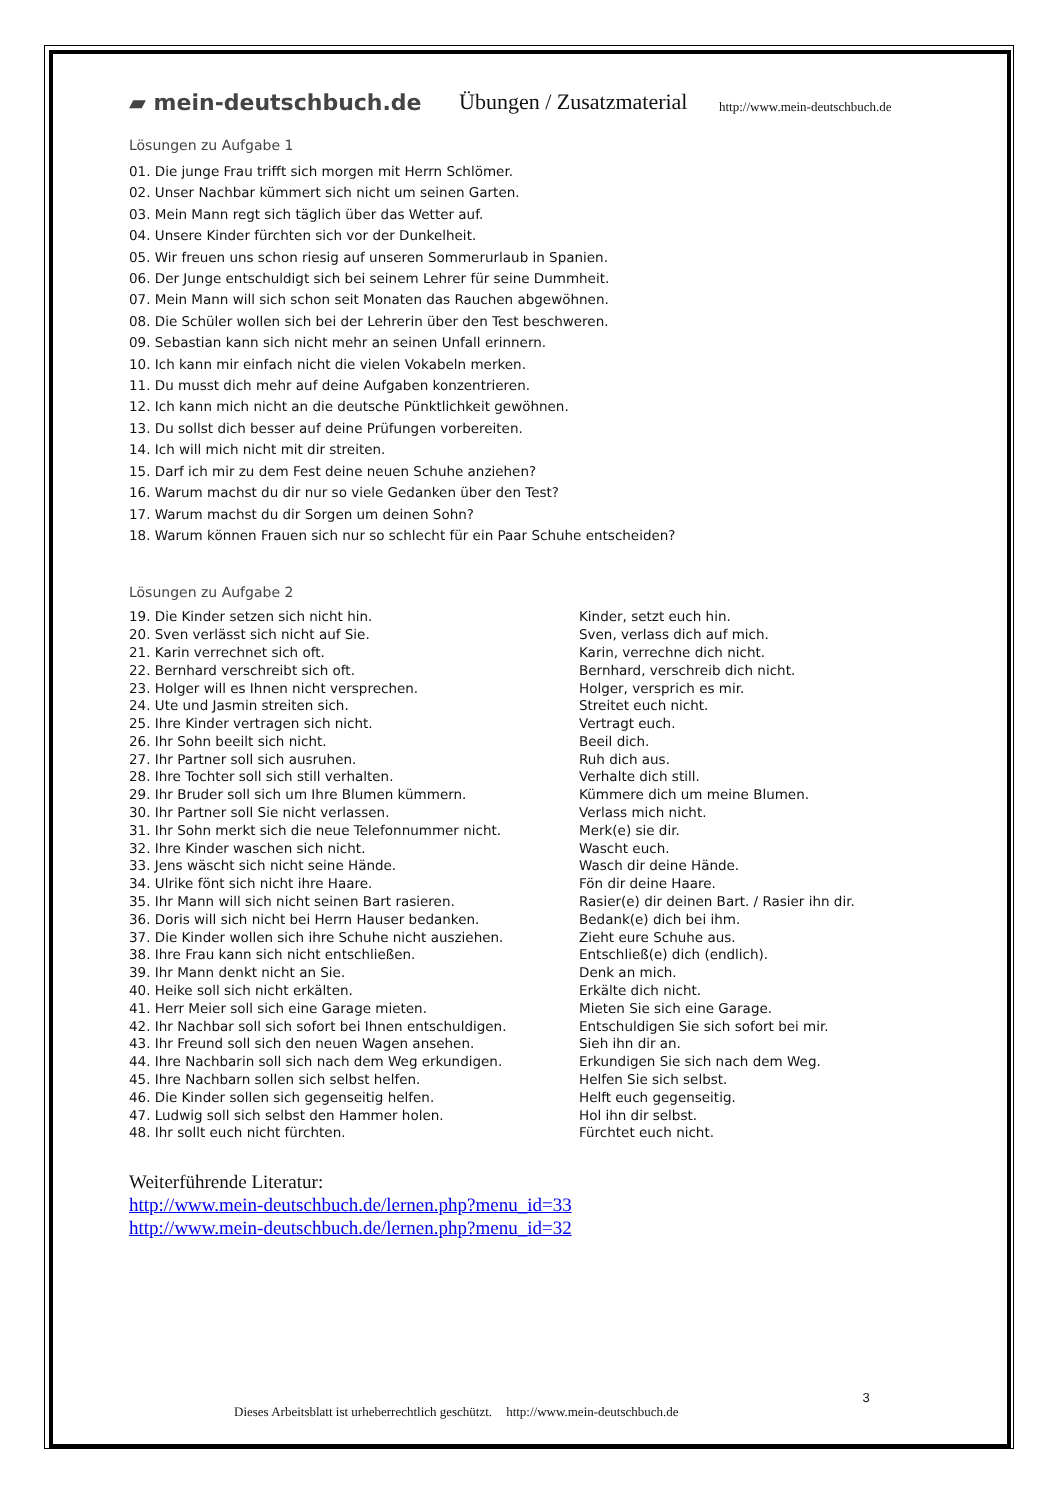▰ mein-deutschbuch.de
Übungen / Zusatzmaterial
http://www.mein-deutschbuch.de
Lösungen zu Aufgabe 1
01. Die junge Frau trifft sich morgen mit Herrn Schlömer.
02. Unser Nachbar kümmert sich nicht um seinen Garten.
03. Mein Mann regt sich täglich über das Wetter auf.
04. Unsere Kinder fürchten sich vor der Dunkelheit.
05. Wir freuen uns schon riesig auf unseren Sommerurlaub in Spanien.
06. Der Junge entschuldigt sich bei seinem Lehrer für seine Dummheit.
07. Mein Mann will sich schon seit Monaten das Rauchen abgewöhnen.
08. Die Schüler wollen sich bei der Lehrerin über den Test beschweren.
09. Sebastian kann sich nicht mehr an seinen Unfall erinnern.
10. Ich kann mir einfach nicht die vielen Vokabeln merken.
11. Du musst dich mehr auf deine Aufgaben konzentrieren.
12. Ich kann mich nicht an die deutsche Pünktlichkeit gewöhnen.
13. Du sollst dich besser auf deine Prüfungen vorbereiten.
14. Ich will mich nicht mit dir streiten.
15. Darf ich mir zu dem Fest deine neuen Schuhe anziehen?
16. Warum machst du dir nur so viele Gedanken über den Test?
17. Warum machst du dir Sorgen um deinen Sohn?
18. Warum können Frauen sich nur so schlecht für ein Paar Schuhe entscheiden?
Lösungen zu Aufgabe 2
| 19. Die Kinder setzen sich nicht hin. | Kinder, setzt euch hin. |
| 20. Sven verlässt sich nicht auf Sie. | Sven, verlass dich auf mich. |
| 21. Karin verrechnet sich oft. | Karin, verrechne dich nicht. |
| 22. Bernhard verschreibt sich oft. | Bernhard, verschreib dich nicht. |
| 23. Holger will es Ihnen nicht versprechen. | Holger, versprich es mir. |
| 24. Ute und Jasmin streiten sich. | Streitet euch nicht. |
| 25. Ihre Kinder vertragen sich nicht. | Vertragt euch. |
| 26. Ihr Sohn beeilt sich nicht. | Beeil dich. |
| 27. Ihr Partner soll sich ausruhen. | Ruh dich aus. |
| 28. Ihre Tochter soll sich still verhalten. | Verhalte dich still. |
| 29. Ihr Bruder soll sich um Ihre Blumen kümmern. | Kümmere dich um meine Blumen. |
| 30. Ihr Partner soll Sie nicht verlassen. | Verlass mich nicht. |
| 31. Ihr Sohn merkt sich die neue Telefonnummer nicht. | Merk(e) sie dir. |
| 32. Ihre Kinder waschen sich nicht. | Wascht euch. |
| 33. Jens wäscht sich nicht seine Hände. | Wasch dir deine Hände. |
| 34. Ulrike fönt sich nicht ihre Haare. | Fön dir deine Haare. |
| 35. Ihr Mann will sich nicht seinen Bart rasieren. | Rasier(e) dir deinen Bart. / Rasier ihn dir. |
| 36. Doris will sich nicht bei Herrn Hauser bedanken. | Bedank(e) dich bei ihm. |
| 37. Die Kinder wollen sich ihre Schuhe nicht ausziehen. | Zieht eure Schuhe aus. |
| 38. Ihre Frau kann sich nicht entschließen. | Entschließ(e) dich (endlich). |
| 39. Ihr Mann denkt nicht an Sie. | Denk an mich. |
| 40. Heike soll sich nicht erkälten. | Erkälte dich nicht. |
| 41. Herr Meier soll sich eine Garage mieten. | Mieten Sie sich eine Garage. |
| 42. Ihr Nachbar soll sich sofort bei Ihnen entschuldigen. | Entschuldigen Sie sich sofort bei mir. |
| 43. Ihr Freund soll sich den neuen Wagen ansehen. | Sieh ihn dir an. |
| 44. Ihre Nachbarin soll sich nach dem Weg erkundigen. | Erkundigen Sie sich nach dem Weg. |
| 45. Ihre Nachbarn sollen sich selbst helfen. | Helfen Sie sich selbst. |
| 46. Die Kinder sollen sich gegenseitig helfen. | Helft euch gegenseitig. |
| 47. Ludwig soll sich selbst den Hammer holen. | Hol ihn dir selbst. |
| 48. Ihr sollt euch nicht fürchten. | Fürchtet euch nicht. |
Weiterführende Literatur:
http://www.mein-deutschbuch.de/lernen.php?menu_id=33
http://www.mein-deutschbuch.de/lernen.php?menu_id=32
Dieses Arbeitsblatt ist urheberrechtlich geschützt. http://www.mein-deutschbuch.de 3